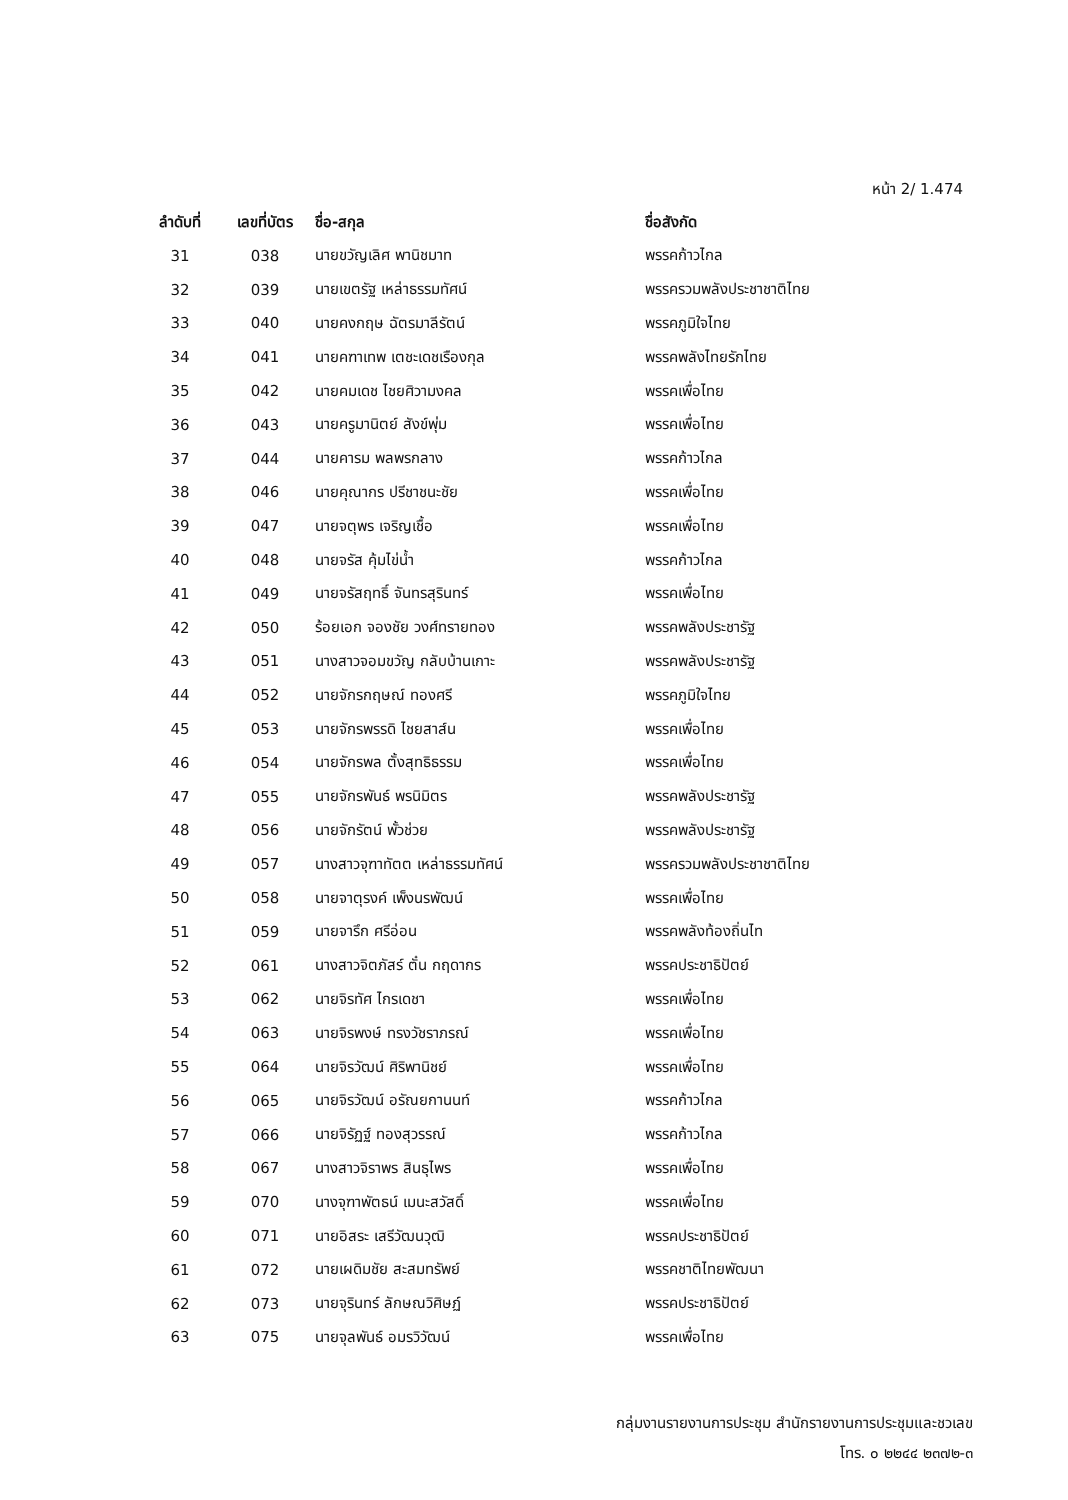หน้า 2/ 1.474
| ลำดับที่ | เลขที่บัตร | ชื่อ-สกุล | ชื่อสังกัด |
| --- | --- | --- | --- |
| 31 | 038 | นายขวัญเลิศ พานิชมาท | พรรคก้าวไกล |
| 32 | 039 | นายเขตรัฐ เหล่าธรรมทัศน์ | พรรครวมพลังประชาชาติไทย |
| 33 | 040 | นายคงกฤษ ฉัตรมาลีรัตน์ | พรรคภูมิใจไทย |
| 34 | 041 | นายคฑาเทพ เตชะเดชเรืองกุล | พรรคพลังไทยรักไทย |
| 35 | 042 | นายคมเดช ไชยศิวามงคล | พรรคเพื่อไทย |
| 36 | 043 | นายครูมานิตย์ สังข์พุ่ม | พรรคเพื่อไทย |
| 37 | 044 | นายคารม พลพรกลาง | พรรคก้าวไกล |
| 38 | 046 | นายคุณากร ปรีชาชนะชัย | พรรคเพื่อไทย |
| 39 | 047 | นายจตุพร เจริญเชื้อ | พรรคเพื่อไทย |
| 40 | 048 | นายจรัส คุ้มไข่น้ำ | พรรคก้าวไกล |
| 41 | 049 | นายจรัสฤทธิ์ จันทรสุรินทร์ | พรรคเพื่อไทย |
| 42 | 050 | ร้อยเอก จองชัย วงศ์ทรายทอง | พรรคพลังประชารัฐ |
| 43 | 051 | นางสาวจอมขวัญ กลับบ้านเกาะ | พรรคพลังประชารัฐ |
| 44 | 052 | นายจักรกฤษณ์ ทองศรี | พรรคภูมิใจไทย |
| 45 | 053 | นายจักรพรรดิ ไชยสาส์น | พรรคเพื่อไทย |
| 46 | 054 | นายจักรพล ตั้งสุทธิธรรม | พรรคเพื่อไทย |
| 47 | 055 | นายจักรพันธ์ พรนิมิตร | พรรคพลังประชารัฐ |
| 48 | 056 | นายจักรัตน์ พั้วช่วย | พรรคพลังประชารัฐ |
| 49 | 057 | นางสาวจุฑาทัตต เหล่าธรรมทัศน์ | พรรครวมพลังประชาชาติไทย |
| 50 | 058 | นายจาตุรงค์ เพ็งนรพัฒน์ | พรรคเพื่อไทย |
| 51 | 059 | นายจารึก ศรีอ่อน | พรรคพลังท้องถิ่นไท |
| 52 | 061 | นางสาวจิตภัสร์ ตั๋น กฤดากร | พรรคประชาธิปัตย์ |
| 53 | 062 | นายจิรทัศ ไกรเดชา | พรรคเพื่อไทย |
| 54 | 063 | นายจิรพงษ์ ทรงวัชราภรณ์ | พรรคเพื่อไทย |
| 55 | 064 | นายจิรวัฒน์ ศิริพานิชย์ | พรรคเพื่อไทย |
| 56 | 065 | นายจิรวัฒน์ อรัณยกานนท์ | พรรคก้าวไกล |
| 57 | 066 | นายจิรัฏฐ์ ทองสุวรรณ์ | พรรคก้าวไกล |
| 58 | 067 | นางสาวจิราพร สินธุไพร | พรรคเพื่อไทย |
| 59 | 070 | นางจุฑาพัตธน์ เมนะสวัสดิ์ | พรรคเพื่อไทย |
| 60 | 071 | นายอิสระ เสรีวัฒนวุฒิ | พรรคประชาธิปัตย์ |
| 61 | 072 | นายเผดิมชัย สะสมทรัพย์ | พรรคชาติไทยพัฒนา |
| 62 | 073 | นายจุรินทร์ ลักษณวิศิษฏ์ | พรรคประชาธิปัตย์ |
| 63 | 075 | นายจุลพันธ์ อมรวิวัฒน์ | พรรคเพื่อไทย |
กลุ่มงานรายงานการประชุม สำนักรายงานการประชุมและชวเลข
โทร. ๐ ๒๒๔๔ ๒๓๗๒-๓